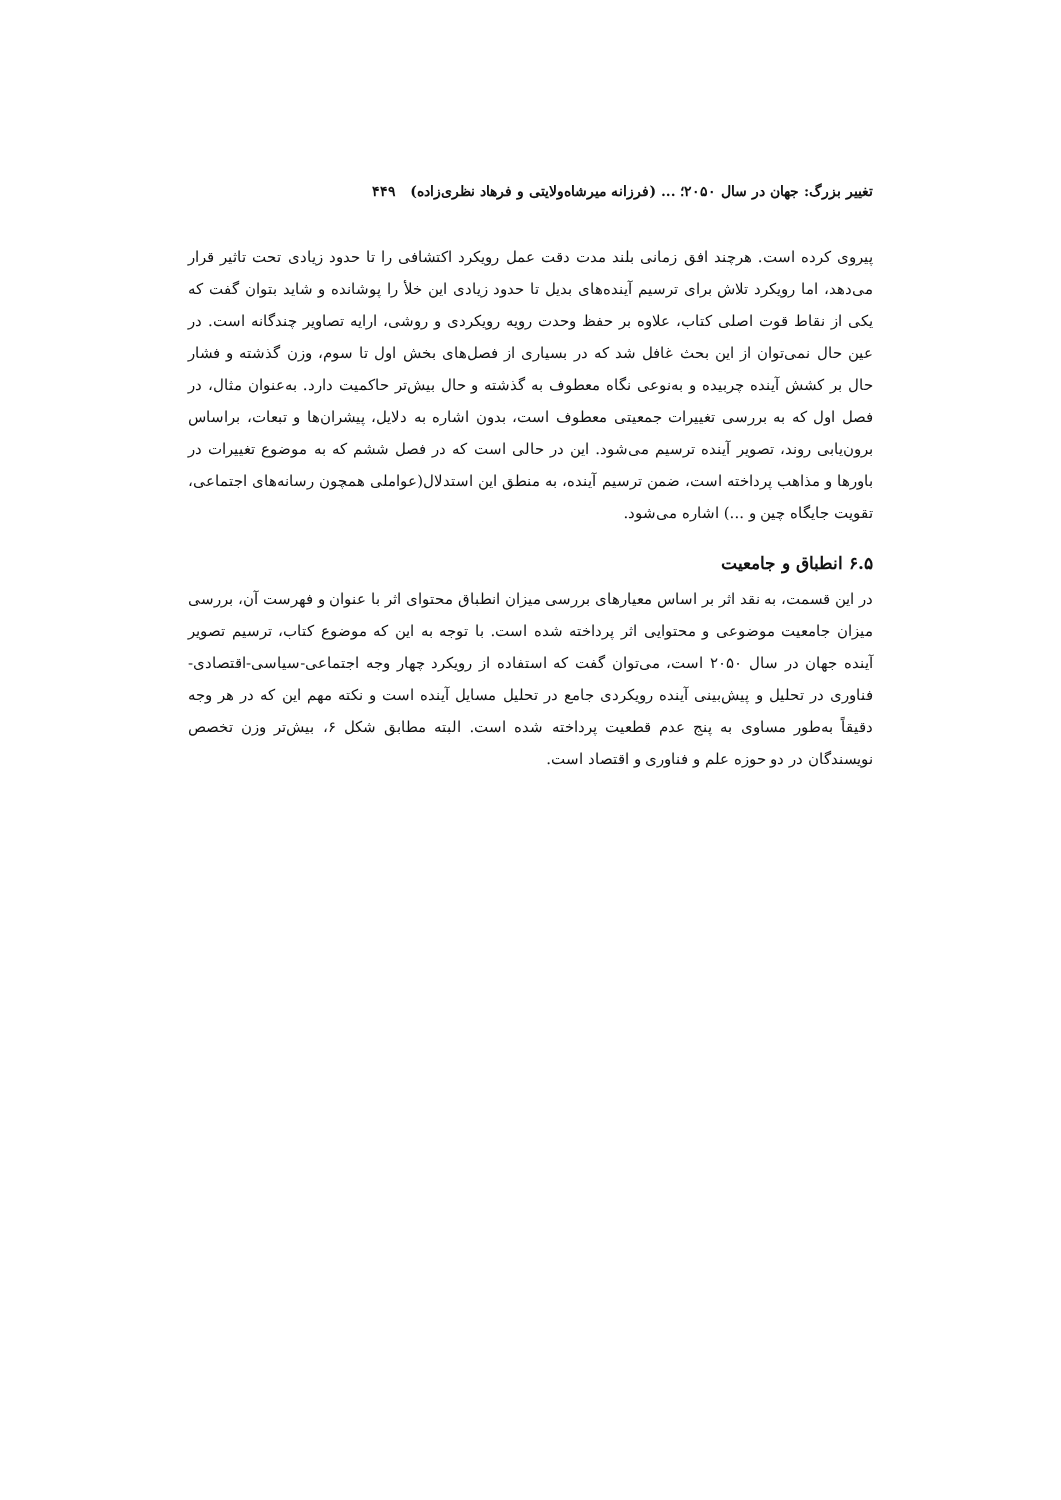تغییر بزرگ: جهان در سال ۲۰۵۰؛ ... (فرزانه میرشاه‌ولایتی و فرهاد نظری‌زاده) ۴۴۹
پیروی کرده است. هرچند افق زمانی بلند مدت دقت عمل رویکرد اکتشافی را تا حدود زیادی تحت تاثیر قرار می‌دهد، اما رویکرد تلاش برای ترسیم آینده‌های بدیل تا حدود زیادی این خلأ را پوشانده و شاید بتوان گفت که یکی از نقاط قوت اصلی کتاب، علاوه بر حفظ وحدت رویه رویکردی و روشی، ارایه تصاویر چندگانه است. در عین حال نمی‌توان از این بحث غافل شد که در بسیاری از فصل‌های بخش اول تا سوم، وزن گذشته و فشار حال بر کشش آینده چربیده و به‌نوعی نگاه معطوف به گذشته و حال بیش‌تر حاکمیت دارد. به‌عنوان مثال، در فصل اول که به بررسی تغییرات جمعیتی معطوف است، بدون اشاره به دلایل، پیشران‌ها و تبعات، براساس برون‌یابی روند، تصویر آینده ترسیم می‌شود. این در حالی است که در فصل ششم که به موضوع تغییرات در باورها و مذاهب پرداخته است، ضمن ترسیم آینده، به منطق این استدلال(عواملی همچون رسانه‌های اجتماعی، تقویت جایگاه چین و ...) اشاره می‌شود.
۶.۵ انطباق و جامعیت
در این قسمت، به نقد اثر بر اساس معیارهای بررسی میزان انطباق محتوای اثر با عنوان و فهرست آن، بررسی میزان جامعیت موضوعی و محتوایی اثر پرداخته شده است. با توجه به این که موضوع کتاب، ترسیم تصویر آینده جهان در سال ۲۰۵۰ است، می‌توان گفت که استفاده از رویکرد چهار وجه اجتماعی-سیاسی-اقتصادی-فناوری در تحلیل و پیش‌بینی آینده رویکردی جامع در تحلیل مسایل آینده است و نکته مهم این که در هر وجه دقیقاً به‌طور مساوی به پنج عدم قطعیت پرداخته شده است. البته مطابق شکل ۶، بیش‌تر وزن تخصص نویسندگان در دو حوزه علم و فناوری و اقتصاد است.